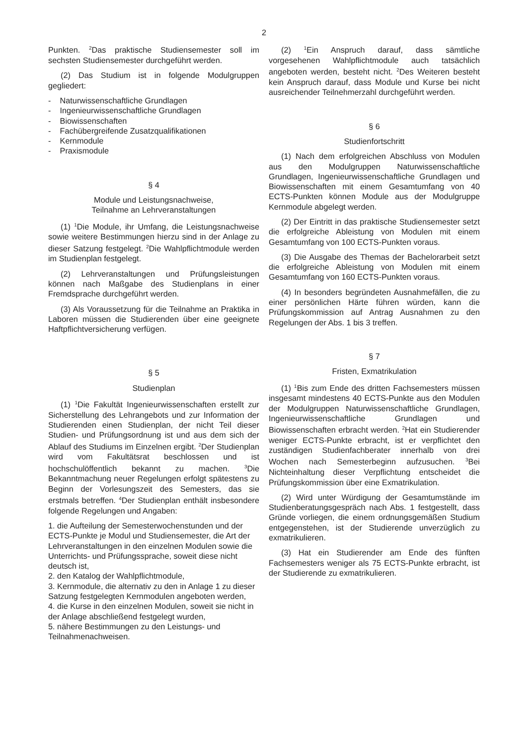2
Punkten. <sup>2</sup>Das praktische Studiensemester soll im sechsten Studiensemester durchgeführt werden.
(2) Das Studium ist in folgende Modulgruppen gegliedert:
- Naturwissenschaftliche Grundlagen
- Ingenieurwissenschaftliche Grundlagen
- Biowissenschaften
- Fachübergreifende Zusatzqualifikationen
- Kernmodule
- Praxismodule
§ 4
Module und Leistungsnachweise,
Teilnahme an Lehrveranstaltungen
(1) <sup>1</sup>Die Module, ihr Umfang, die Leistungsnachweise sowie weitere Bestimmungen hierzu sind in der Anlage zu dieser Satzung festgelegt. <sup>2</sup>Die Wahlpflichtmodule werden im Studienplan festgelegt.
(2) Lehrveranstaltungen und Prüfungsleistungen können nach Maßgabe des Studienplans in einer Fremdsprache durchgeführt werden.
(3) Als Voraussetzung für die Teilnahme an Praktika in Laboren müssen die Studierenden über eine geeignete Haftpflichtversicherung verfügen.
§ 5
Studienplan
(1) <sup>1</sup>Die Fakultät Ingenieurwissenschaften erstellt zur Sicherstellung des Lehrangebots und zur Information der Studierenden einen Studienplan, der nicht Teil dieser Studien- und Prüfungsordnung ist und aus dem sich der Ablauf des Studiums im Einzelnen ergibt. <sup>2</sup>Der Studienplan wird vom Fakultätsrat beschlossen und ist hochschulöffentlich bekannt zu machen. <sup>3</sup>Die Bekanntmachung neuer Regelungen erfolgt spätestens zu Beginn der Vorlesungszeit des Semesters, das sie erstmals betreffen. <sup>4</sup>Der Studienplan enthält insbesondere folgende Regelungen und Angaben:
1. die Aufteilung der Semesterwochenstunden und der ECTS-Punkte je Modul und Studiensemester, die Art der Lehrveranstaltungen in den einzelnen Modulen sowie die Unterrichts- und Prüfungssprache, soweit diese nicht deutsch ist,
2. den Katalog der Wahlpflichtmodule,
3. Kernmodule, die alternativ zu den in Anlage 1 zu dieser Satzung festgelegten Kernmodulen angeboten werden,
4. die Kurse in den einzelnen Modulen, soweit sie nicht in der Anlage abschließend festgelegt wurden,
5. nähere Bestimmungen zu den Leistungs- und Teilnahmenachweisen.
(2) <sup>1</sup>Ein Anspruch darauf, dass sämtliche vorgesehenen Wahlpflichtmodule auch tatsächlich angeboten werden, besteht nicht. <sup>2</sup>Des Weiteren besteht kein Anspruch darauf, dass Module und Kurse bei nicht ausreichender Teilnehmerzahl durchgeführt werden.
§ 6
Studienfortschritt
(1) Nach dem erfolgreichen Abschluss von Modulen aus den Modulgruppen Naturwissenschaftliche Grundlagen, Ingenieurwissenschaftliche Grundlagen und Biowissenschaften mit einem Gesamtumfang von 40 ECTS-Punkten können Module aus der Modulgruppe Kernmodule abgelegt werden.
(2) Der Eintritt in das praktische Studiensemester setzt die erfolgreiche Ableistung von Modulen mit einem Gesamtumfang von 100 ECTS-Punkten voraus.
(3) Die Ausgabe des Themas der Bachelorarbeit setzt die erfolgreiche Ableistung von Modulen mit einem Gesamtumfang von 160 ECTS-Punkten voraus.
(4) In besonders begründeten Ausnahmefällen, die zu einer persönlichen Härte führen würden, kann die Prüfungskommission auf Antrag Ausnahmen zu den Regelungen der Abs. 1 bis 3 treffen.
§ 7
Fristen, Exmatrikulation
(1) <sup>1</sup>Bis zum Ende des dritten Fachsemesters müssen insgesamt mindestens 40 ECTS-Punkte aus den Modulen der Modulgruppen Naturwissenschaftliche Grundlagen, Ingenieurwissenschaftliche Grundlagen und Biowissenschaften erbracht werden. <sup>2</sup>Hat ein Studierender weniger ECTS-Punkte erbracht, ist er verpflichtet den zuständigen Studienfachberater innerhalb von drei Wochen nach Semesterbeginn aufzusuchen. <sup>3</sup>Bei Nichteinhaltung dieser Verpflichtung entscheidet die Prüfungskommission über eine Exmatrikulation.
(2) Wird unter Würdigung der Gesamtumstände im Studienberatungsgespräch nach Abs. 1 festgestellt, dass Gründe vorliegen, die einem ordnungsgemäßen Studium entgegenstehen, ist der Studierende unverzüglich zu exmatrikulieren.
(3) Hat ein Studierender am Ende des fünften Fachsemesters weniger als 75 ECTS-Punkte erbracht, ist der Studierende zu exmatrikulieren.